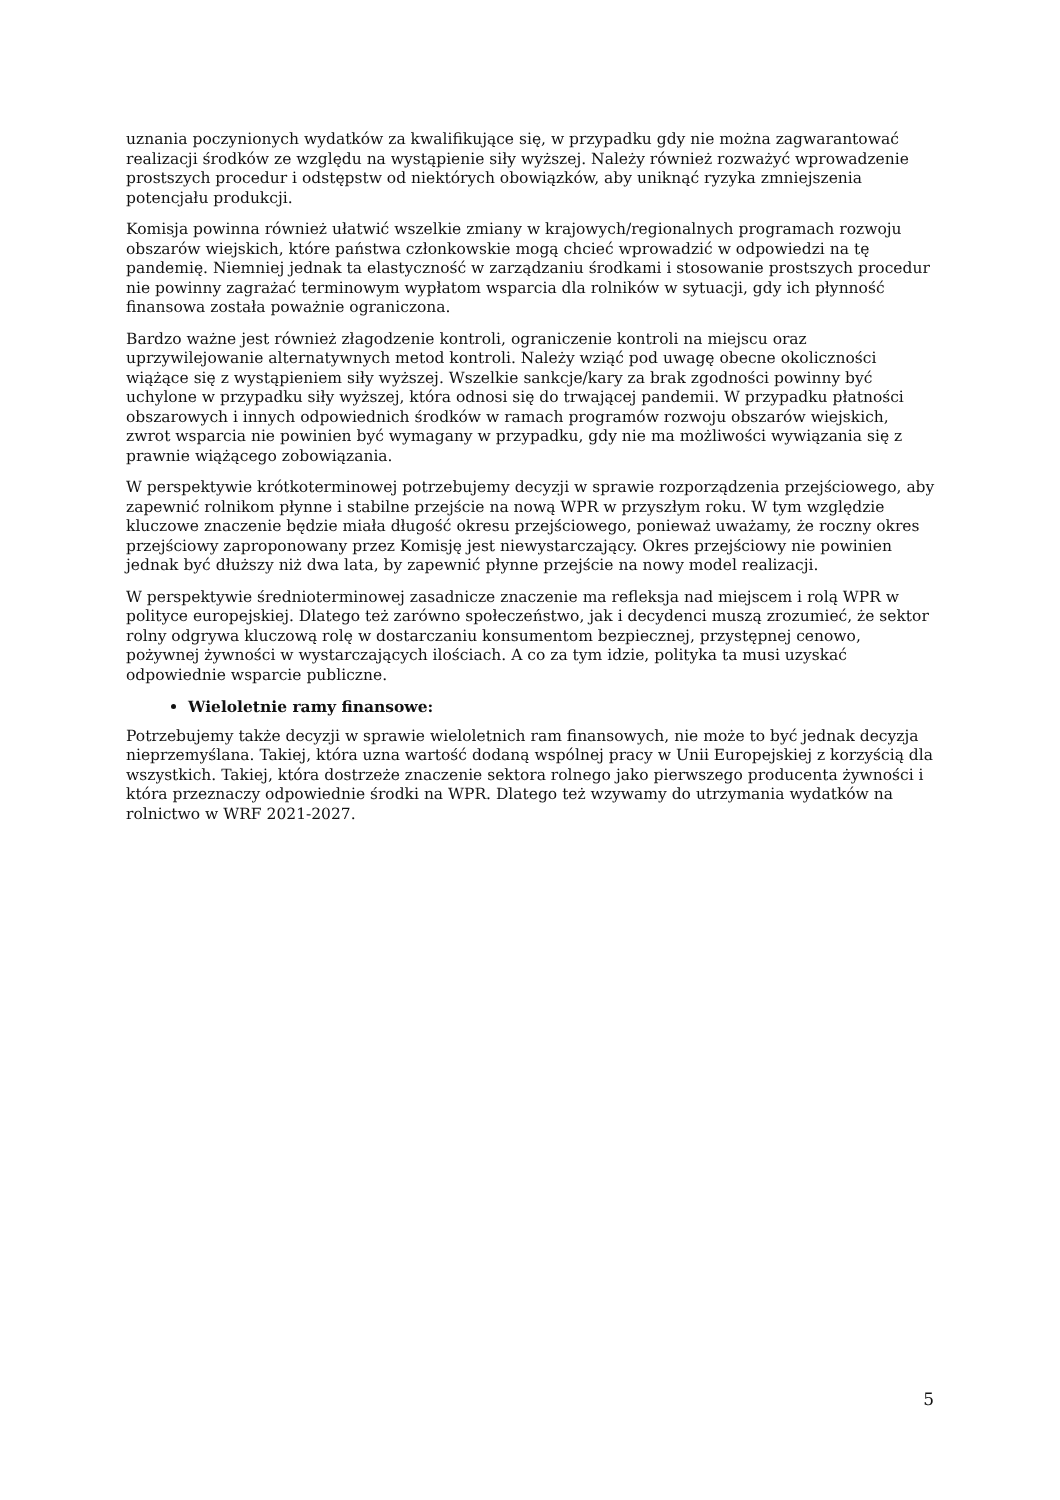uznania poczynionych wydatków za kwalifikujące się, w przypadku gdy nie można zagwarantować realizacji środków ze względu na wystąpienie siły wyższej. Należy również rozważyć wprowadzenie prostszych procedur i odstępstw od niektórych obowiązków, aby uniknąć ryzyka zmniejszenia potencjału produkcji.
Komisja powinna również ułatwić wszelkie zmiany w krajowych/regionalnych programach rozwoju obszarów wiejskich, które państwa członkowskie mogą chcieć wprowadzić w odpowiedzi na tę pandemię. Niemniej jednak ta elastyczność w zarządzaniu środkami i stosowanie prostszych procedur nie powinny zagrażać terminowym wypłatom wsparcia dla rolników w sytuacji, gdy ich płynność finansowa została poważnie ograniczona.
Bardzo ważne jest również złagodzenie kontroli, ograniczenie kontroli na miejscu oraz uprzywilejowanie alternatywnych metod kontroli. Należy wziąć pod uwagę obecne okoliczności wiążące się z wystąpieniem siły wyższej. Wszelkie sankcje/kary za brak zgodności powinny być uchylone w przypadku siły wyższej, która odnosi się do trwającej pandemii. W przypadku płatności obszarowych i innych odpowiednich środków w ramach programów rozwoju obszarów wiejskich, zwrot wsparcia nie powinien być wymagany w przypadku, gdy nie ma możliwości wywiązania się z prawnie wiążącego zobowiązania.
W perspektywie krótkoterminowej potrzebujemy decyzji w sprawie rozporządzenia przejściowego, aby zapewnić rolnikom płynne i stabilne przejście na nową WPR w przyszłym roku. W tym względzie kluczowe znaczenie będzie miała długość okresu przejściowego, ponieważ uważamy, że roczny okres przejściowy zaproponowany przez Komisję jest niewystarczający. Okres przejściowy nie powinien jednak być dłuższy niż dwa lata, by zapewnić płynne przejście na nowy model realizacji.
W perspektywie średnioterminowej zasadnicze znaczenie ma refleksja nad miejscem i rolą WPR w polityce europejskiej. Dlatego też zarówno społeczeństwo, jak i decydenci muszą zrozumieć, że sektor rolny odgrywa kluczową rolę w dostarczaniu konsumentom bezpiecznej, przystępnej cenowo, pożywnej żywności w wystarczających ilościach. A co za tym idzie, polityka ta musi uzyskać odpowiednie wsparcie publiczne.
Wieloletnie ramy finansowe:
Potrzebujemy także decyzji w sprawie wieloletnich ram finansowych, nie może to być jednak decyzja nieprzemyślana. Takiej, która uzna wartość dodaną wspólnej pracy w Unii Europejskiej z korzyścią dla wszystkich. Takiej, która dostrzeże znaczenie sektora rolnego jako pierwszego producenta żywności i która przeznaczy odpowiednie środki na WPR. Dlatego też wzywamy do utrzymania wydatków na rolnictwo w WRF 2021-2027.
5